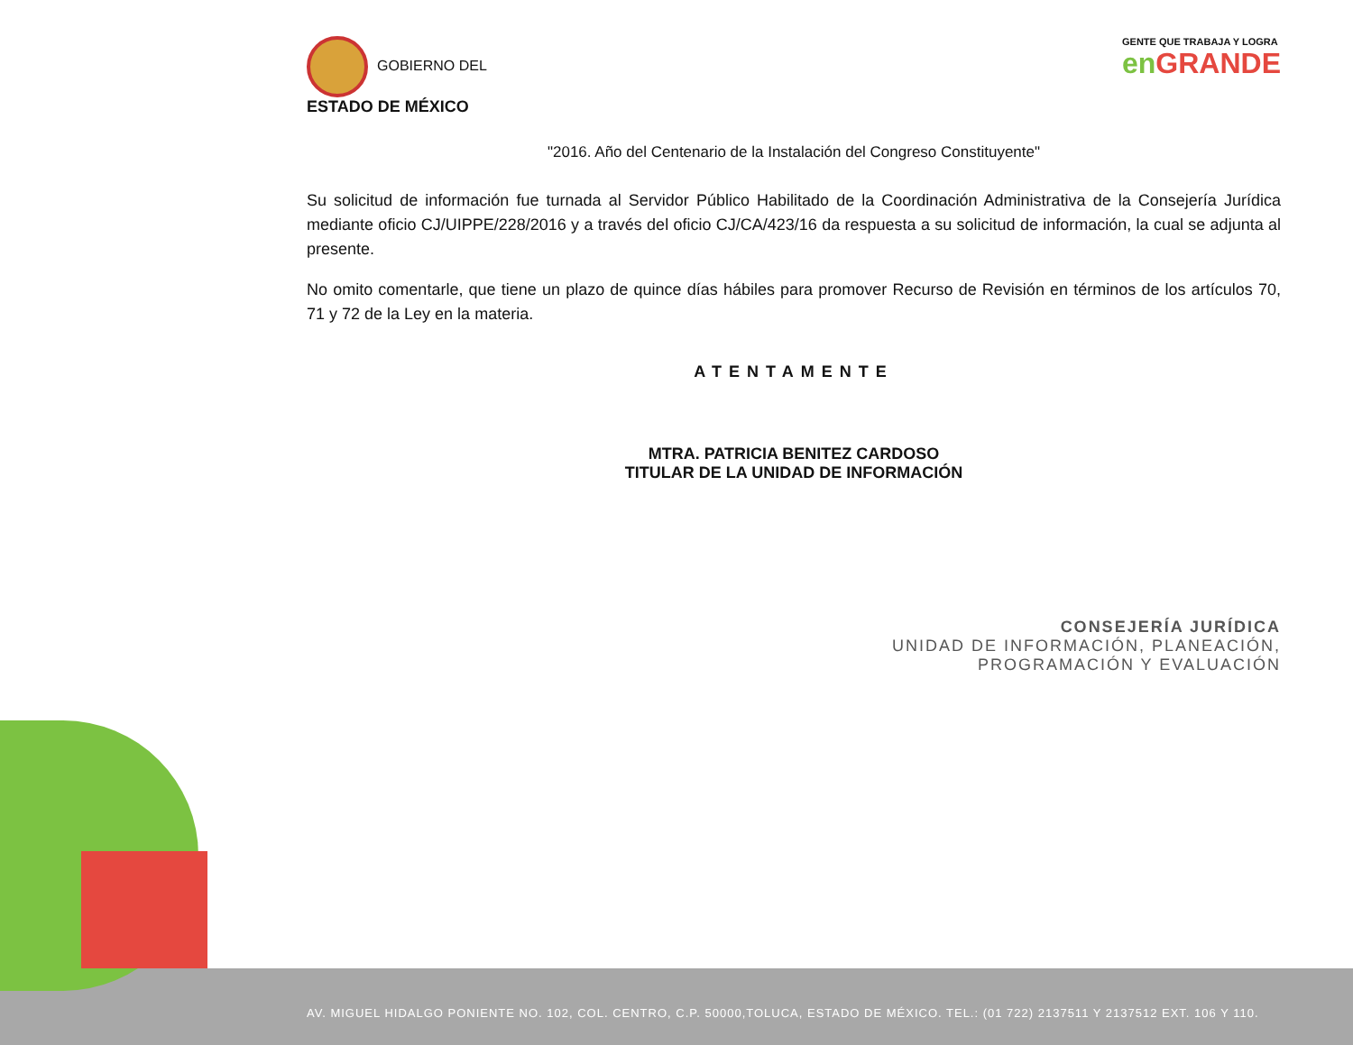GOBIERNO DEL
ESTADO DE MÉXICO
GENTE QUE TRABAJA Y LOGRA
en GRANDE
"2016. Año del Centenario de la Instalación del Congreso Constituyente"
Su solicitud de información fue turnada al Servidor Público Habilitado de la Coordinación Administrativa de la Consejería Jurídica mediante oficio CJ/UIPPE/228/2016 y a través del oficio CJ/CA/423/16 da respuesta a su solicitud de información, la cual se adjunta al presente.
No omito comentarle, que tiene un plazo de quince días hábiles para promover Recurso de Revisión en términos de los artículos 70, 71 y 72 de la Ley en la materia.
ATENTAMENTE
MTRA. PATRICIA BENITEZ CARDOSO
TITULAR DE LA UNIDAD DE INFORMACIÓN
CONSEJERÍA JURÍDICA
UNIDAD DE INFORMACIÓN, PLANEACIÓN,
PROGRAMACIÓN Y EVALUACIÓN
AV. MIGUEL HIDALGO PONIENTE NO. 102, COL. CENTRO, C.P. 50000,TOLUCA, ESTADO DE MÉXICO. TEL.: (01 722) 2137511 Y 2137512 EXT. 106 Y 110.